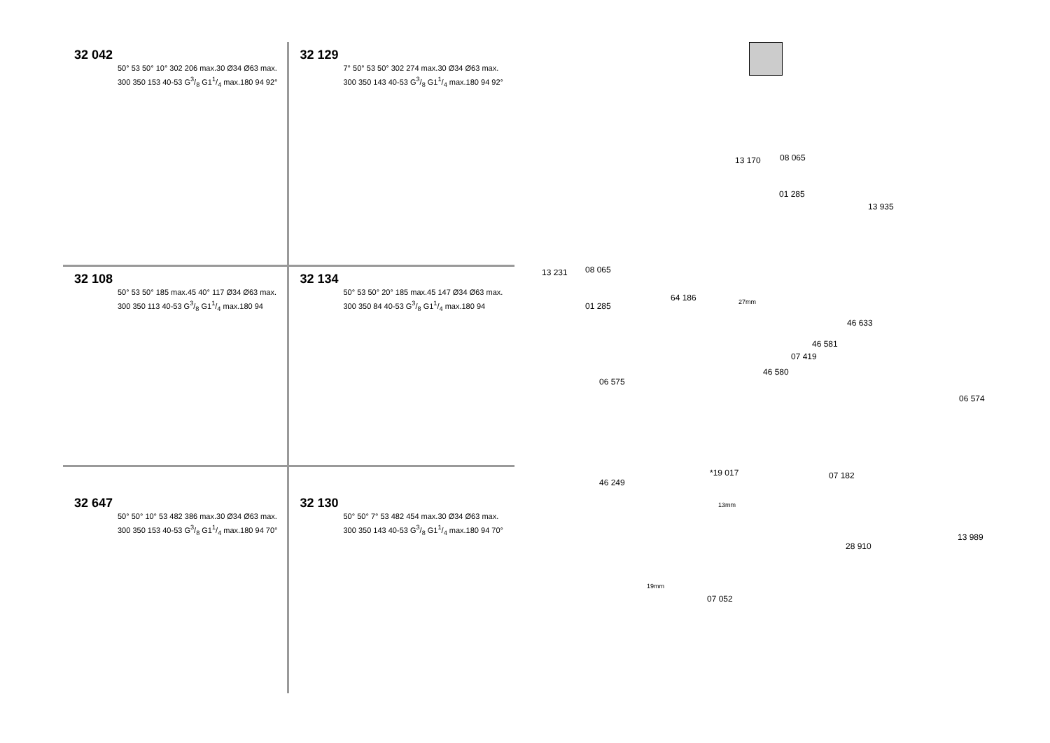32 042
50° 53 50° 10° 302 206 max.30 Ø34 Ø63 max. 300 350 153 40-53 G3/8 G11/4 max.180 94 92°
32 129
7° 50° 53 50° 302 274 max.30 Ø34 Ø63 max. 300 350 143 40-53 G3/8 G11/4 max.180 94 92°
32 108
50° 53 50° 185 max.45 40° 117 Ø34 Ø63 max. 300 350 113 40-53 G3/8 G11/4 max.180 94
32 134
50° 53 50° 20° 185 max.45 147 Ø34 Ø63 max. 300 350 84 40-53 G3/8 G11/4 max.180 94
32 647
50° 50° 10° 53 482 386 max.30 Ø34 Ø63 max. 300 350 153 40-53 G3/8 G11/4 max.180 94 70°
32 130
50° 50° 7° 53 482 454 max.30 Ø34 Ø63 max. 300 350 143 40-53 G3/8 G11/4 max.180 94 70°
13 170 08 065
01 285
13 935
13 231 08 065
64 186
01 285 27mm
46 633
46 581
07 419
46 580
06 575
06 574
*19 017 07 182
46 249
13mm
13 989
28 910
19mm
07 052